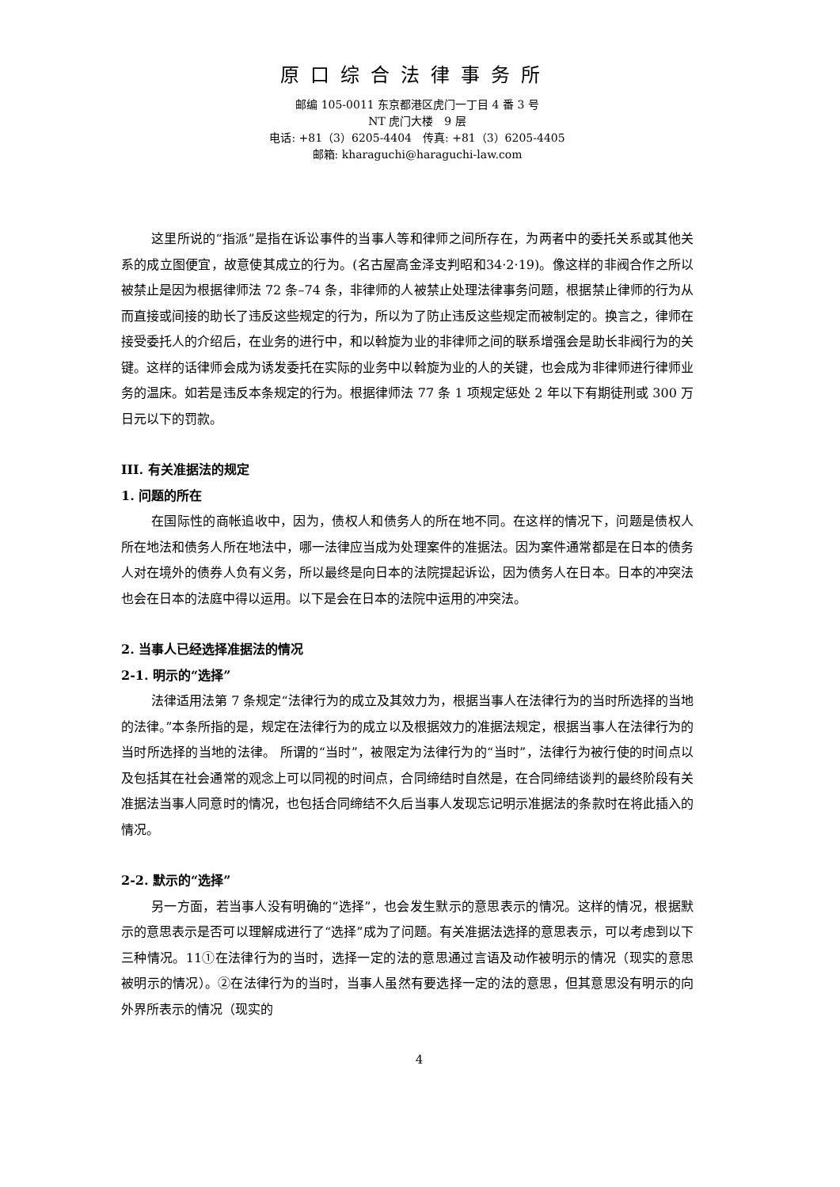原口综合法律事务所
邮编 105-0011 东京都港区虎门一丁目 4 番 3 号
NT 虎门大楼　9 层
电话: +81（3）6205-4404　传真: +81（3）6205-4405
邮箱: kharaguchi@haraguchi-law.com
这里所说的“指派”是指在诉讼事件的当事人等和律师之间所存在，为两者中的委托关系或其他关系的成立图便宜，故意使其成立的行为。(名古屋高金泽支判昭和34·2·19)。像这样的非阀合作之所以被禁止是因为根据律师法 72 条–74 条，非律师的人被禁止处理法律事务问题，根据禁止律师的行为从而直接或间接的助长了违反这些规定的行为，所以为了防止违反这些规定而被制定的。换言之，律师在接受委托人的介绍后，在业务的进行中，和以斡旋为业的非律师之间的联系增强会是助长非阀行为的关键。这样的话律师会成为诱发委托在实际的业务中以斡旋为业的人的关键，也会成为非律师进行律师业务的温床。如若是违反本条规定的行为。根据律师法 77 条 1 项规定惩处 2 年以下有期徒刑或 300 万日元以下的罚款。
III. 有关准据法的规定
1. 问题的所在
在国际性的商帐追收中，因为，债权人和债务人的所在地不同。在这样的情况下，问题是债权人所在地法和债务人所在地法中，哪一法律应当成为处理案件的准据法。因为案件通常都是在日本的债务人对在境外的债券人负有义务，所以最终是向日本的法院提起诉讼，因为债务人在日本。日本的冲突法也会在日本的法庭中得以运用。以下是会在日本的法院中运用的冲突法。
2. 当事人已经选择准据法的情况
2-1. 明示的“选择”
法律适用法第 7 条规定“法律行为的成立及其效力为，根据当事人在法律行为的当时所选择的当地的法律。”本条所指的是，规定在法律行为的成立以及根据效力的准据法规定，根据当事人在法律行为的当时所选择的当地的法律。 所谓的“当时”，被限定为法律行为的“当时”，法律行为被行使的时间点以及包括其在社会通常的观念上可以同视的时间点，合同缔结时自然是，在合同缔结谈判的最终阶段有关准据法当事人同意时的情况，也包括合同缔结不久后当事人发现忘记明示准据法的条款时在将此插入的情况。
2-2. 默示的“选择”
另一方面，若当事人没有明确的“选择”，也会发生默示的意思表示的情况。这样的情况，根据默示的意思表示是否可以理解成进行了“选择”成为了问题。有关准据法选择的意思表示，可以考虑到以下三种情况。11①在法律行为的当时，选择一定的法的意思通过言语及动作被明示的情况（现实的意思被明示的情况）。②在法律行为的当时，当事人虽然有要选择一定的法的意思，但其意思没有明示的向外界所表示的情况（现实的
4